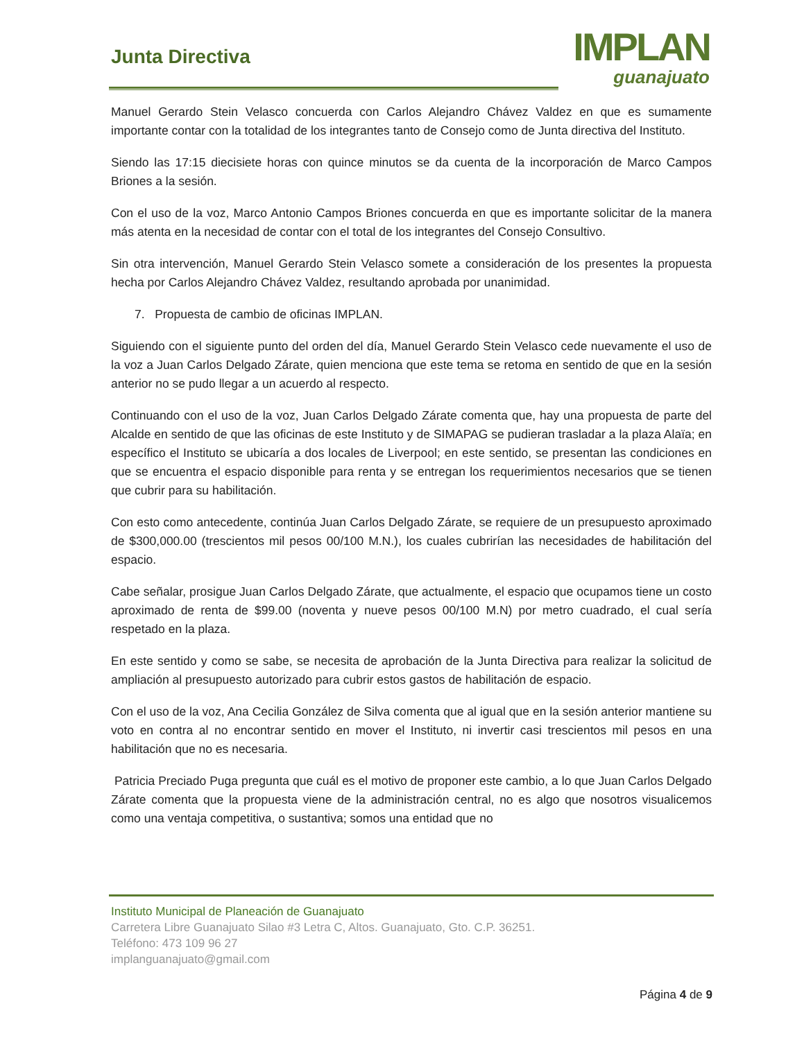Junta Directiva
IMPLAN
guanajuato
Manuel Gerardo Stein Velasco concuerda con Carlos Alejandro Chávez Valdez en que es sumamente importante contar con la totalidad de los integrantes tanto de Consejo como de Junta directiva del Instituto.
Siendo las 17:15 diecisiete horas con quince minutos se da cuenta de la incorporación de Marco Campos Briones a la sesión.
Con el uso de la voz, Marco Antonio Campos Briones concuerda en que es importante solicitar de la manera más atenta en la necesidad de contar con el total de los integrantes del Consejo Consultivo.
Sin otra intervención, Manuel Gerardo Stein Velasco somete a consideración de los presentes la propuesta hecha por Carlos Alejandro Chávez Valdez, resultando aprobada por unanimidad.
7. Propuesta de cambio de oficinas IMPLAN.
Siguiendo con el siguiente punto del orden del día, Manuel Gerardo Stein Velasco cede nuevamente el uso de la voz a Juan Carlos Delgado Zárate, quien menciona que este tema se retoma en sentido de que en la sesión anterior no se pudo llegar a un acuerdo al respecto.
Continuando con el uso de la voz, Juan Carlos Delgado Zárate comenta que, hay una propuesta de parte del Alcalde en sentido de que las oficinas de este Instituto y de SIMAPAG se pudieran trasladar a la plaza Alaïa; en específico el Instituto se ubicaría a dos locales de Liverpool; en este sentido, se presentan las condiciones en que se encuentra el espacio disponible para renta y se entregan los requerimientos necesarios que se tienen que cubrir para su habilitación.
Con esto como antecedente, continúa Juan Carlos Delgado Zárate, se requiere de un presupuesto aproximado de $300,000.00 (trescientos mil pesos 00/100 M.N.), los cuales cubrirían las necesidades de habilitación del espacio.
Cabe señalar, prosigue Juan Carlos Delgado Zárate, que actualmente, el espacio que ocupamos tiene un costo aproximado de renta de $99.00 (noventa y nueve pesos 00/100 M.N) por metro cuadrado, el cual sería respetado en la plaza.
En este sentido y como se sabe, se necesita de aprobación de la Junta Directiva para realizar la solicitud de ampliación al presupuesto autorizado para cubrir estos gastos de habilitación de espacio.
Con el uso de la voz, Ana Cecilia González de Silva comenta que al igual que en la sesión anterior mantiene su voto en contra al no encontrar sentido en mover el Instituto, ni invertir casi trescientos mil pesos en una habilitación que no es necesaria.
Patricia Preciado Puga pregunta que cuál es el motivo de proponer este cambio, a lo que Juan Carlos Delgado Zárate comenta que la propuesta viene de la administración central, no es algo que nosotros visualicemos como una ventaja competitiva, o sustantiva; somos una entidad que no
Instituto Municipal de Planeación de Guanajuato
Carretera Libre Guanajuato Silao #3 Letra C, Altos. Guanajuato, Gto. C.P. 36251.
Teléfono: 473 109 96 27
implanguanajuato@gmail.com
Página 4 de 9